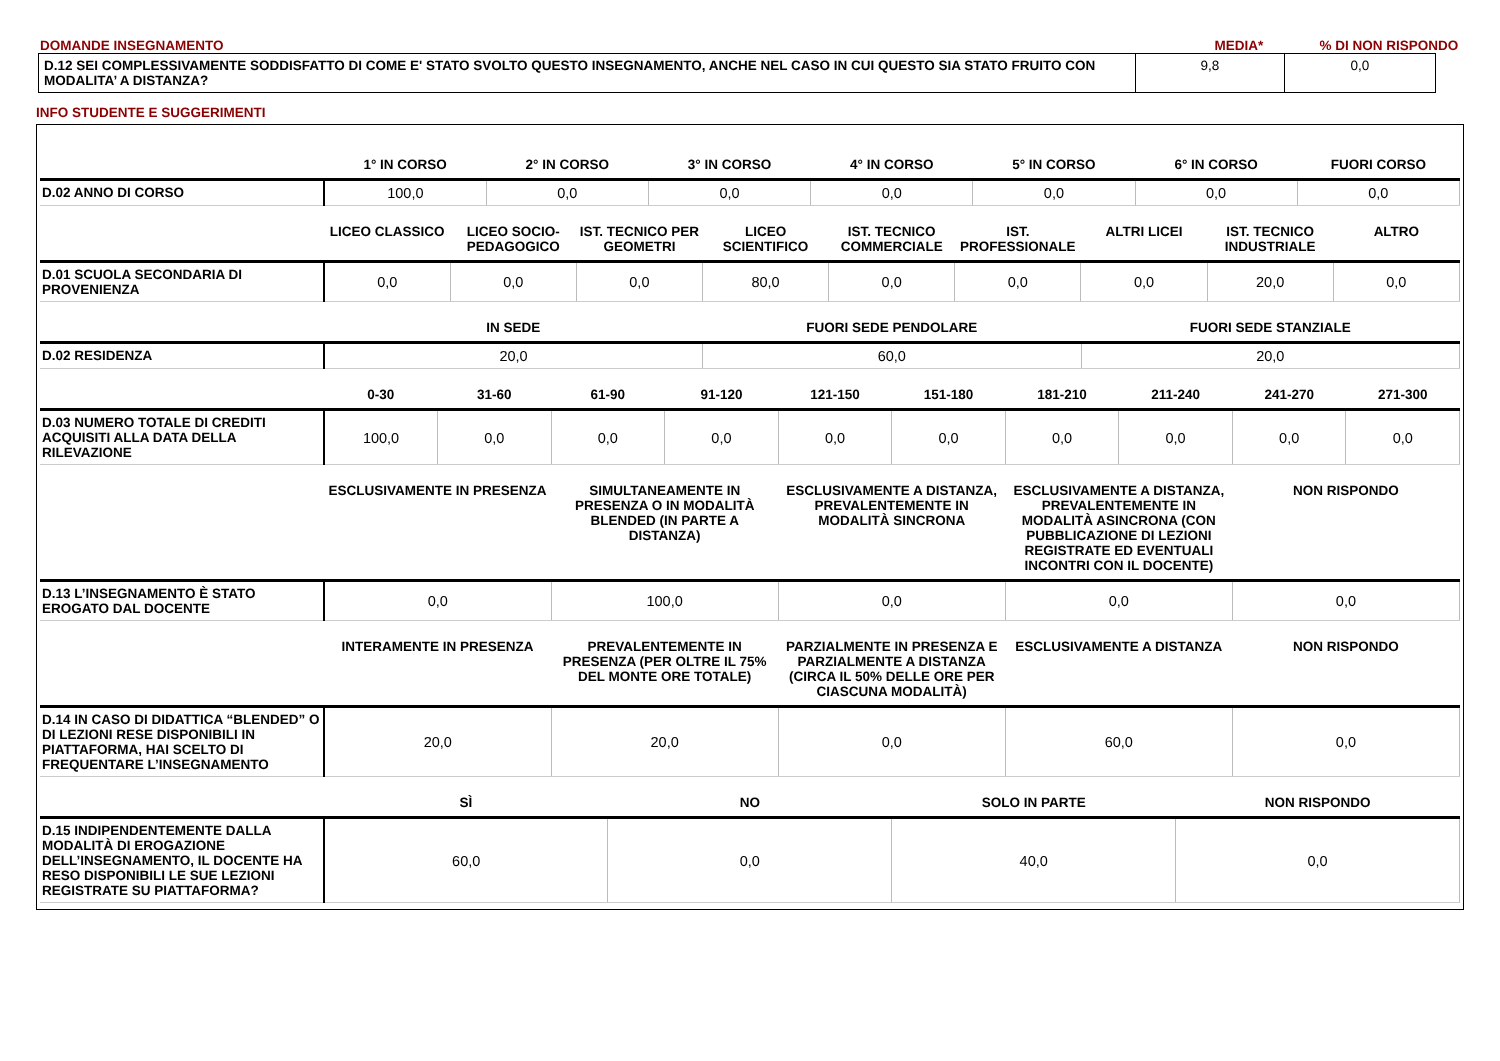DOMANDE INSEGNAMENTO MEDIA*% DI NON RISPONDO
| D.12 SEI COMPLESSIVAMENTE SODDISFATTO DI COME E' STATO SVOLTO QUESTO INSEGNAMENTO, ANCHE NEL CASO IN CUI QUESTO SIA STATO FRUITO CON MODALITA’ A DISTANZA? | 9,8 | 0,0 |
INFO STUDENTE E SUGGERIMENTI
| | 1° IN CORSO | 2° IN CORSO | 3° IN CORSO | 4° IN CORSO | 5° IN CORSO | 6° IN CORSO | FUORI CORSO |
| --- | --- | --- | --- | --- | --- | --- | --- |
| D.02 ANNO DI CORSO | 100,0 | 0,0 | 0,0 | 0,0 | 0,0 | 0,0 | 0,0 |
| | LICEO CLASSICO | LICEO SOCIO-PEDAGOGICO | IST. TECNICO PER GEOMETRI | LICEO SCIENTIFICO | IST. TECNICO COMMERCIALE | IST. PROFESSIONALE | ALTRI LICEI | IST. TECNICO INDUSTRIALE | ALTRO |
| --- | --- | --- | --- | --- | --- | --- | --- | --- | --- |
| D.01 SCUOLA SECONDARIA DI PROVENIENZA | 0,0 | 0,0 | 0,0 | 80,0 | 0,0 | 0,0 | 0,0 | 20,0 | 0,0 |
| | IN SEDE | FUORI SEDE PENDOLARE | FUORI SEDE STANZIALE |
| --- | --- | --- | --- |
| D.02 RESIDENZA | 20,0 | 60,0 | 20,0 |
| | 0-30 | 31-60 | 61-90 | 91-120 | 121-150 | 151-180 | 181-210 | 211-240 | 241-270 | 271-300 |
| --- | --- | --- | --- | --- | --- | --- | --- | --- | --- | --- |
| D.03 NUMERO TOTALE DI CREDITI ACQUISITI ALLA DATA DELLA RILEVAZIONE | 100,0 | 0,0 | 0,0 | 0,0 | 0,0 | 0,0 | 0,0 | 0,0 | 0,0 | 0,0 |
| | ESCLUSIVAMENTE IN PRESENZA | SIMULTANEAMENTE IN PRESENZA O IN MODALITÀ BLENDED (IN PARTE A DISTANZA) | ESCLUSIVAMENTE A DISTANZA, PREVALENTEMENTE IN MODALITÀ SINCRONA | ESCLUSIVAMENTE A DISTANZA, PREVALENTEMENTE IN MODALITÀ ASINCRONA (CON PUBBLICAZIONE DI LEZIONI REGISTRATE ED EVENTUALI INCONTRI CON IL DOCENTE) | NON RISPONDO |
| --- | --- | --- | --- | --- | --- |
| D.13 L’INSEGNAMENTO È STATO EROGATO DAL DOCENTE | 0,0 | 100,0 | 0,0 | 0,0 | 0,0 |
| | INTERAMENTE IN PRESENZA | PREVALENTEMENTE IN PRESENZA (PER OLTRE IL 75% DEL MONTE ORE TOTALE) | PARZIALMENTE IN PRESENZA E PARZIALMENTE A DISTANZA (CIRCA IL 50% DELLE ORE PER CIASCUNA MODALITÀ) | ESCLUSIVAMENTE A DISTANZA | NON RISPONDO |
| --- | --- | --- | --- | --- | --- |
| D.14 IN CASO DI DIDATTICA “BLENDED” O DI LEZIONI RESE DISPONIBILI IN PIATTAFORMA, HAI SCELTO DI FREQUENTARE L’INSEGNAMENTO | 20,0 | 20,0 | 0,0 | 60,0 | 0,0 |
| | SÌ | NO | SOLO IN PARTE | NON RISPONDO |
| --- | --- | --- | --- | --- |
| D.15 INDIPENDENTEMENTE DALLA MODALITÀ DI EROGAZIONE DELL’INSEGNAMENTO, IL DOCENTE HA RESO DISPONIBILI LE SUE LEZIONI REGISTRATE SU PIATTAFORMA? | 60,0 | 0,0 | 40,0 | 0,0 |